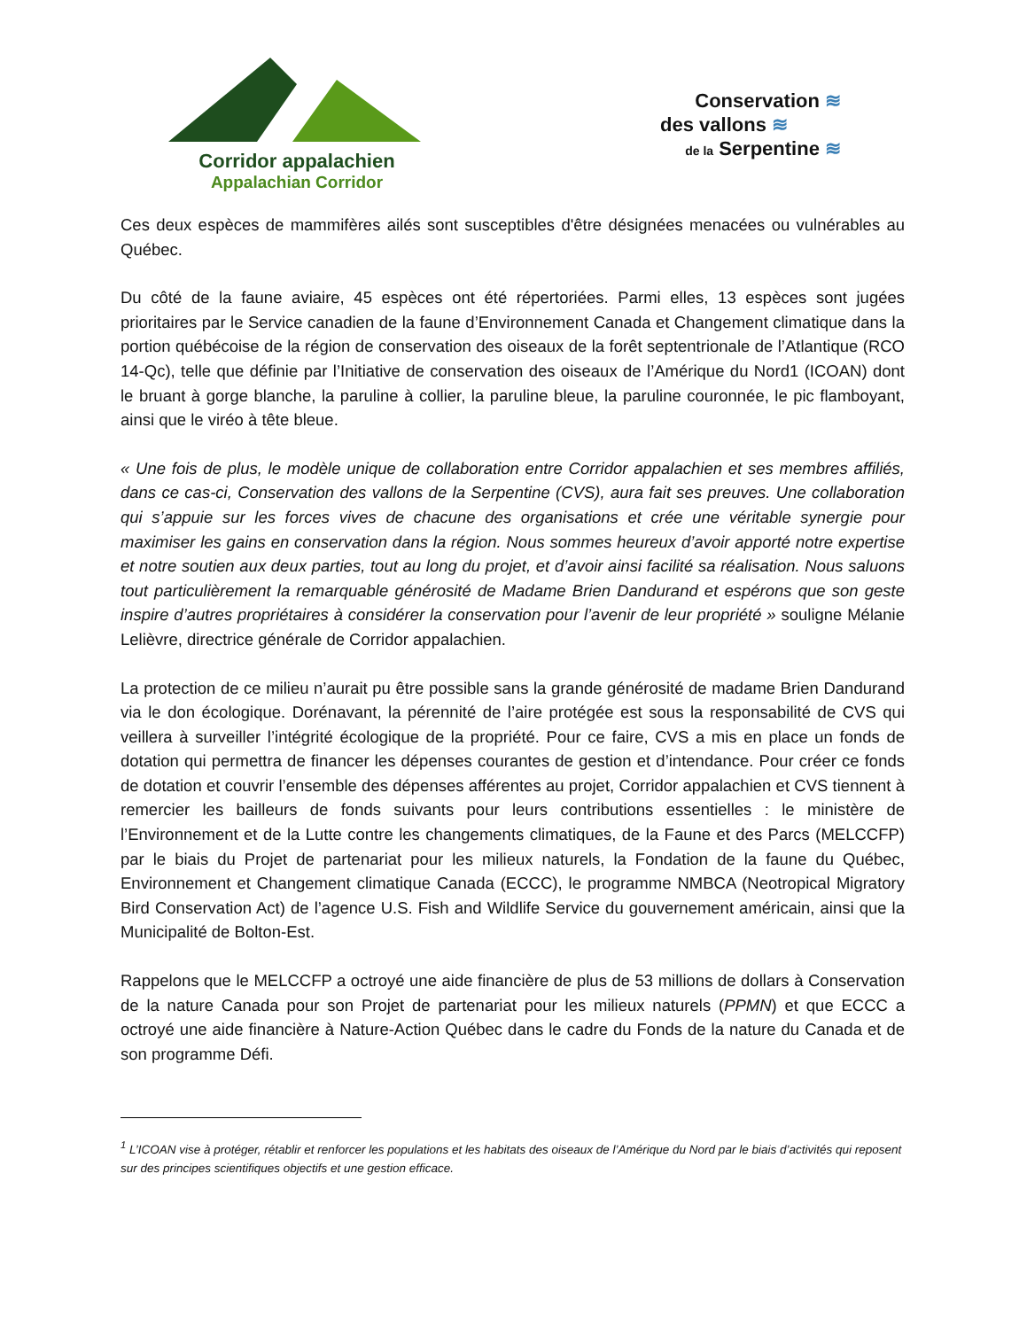Corridor appalachien
Appalachian Corridor
Conservation ≋
des vallons ≋
de la Serpentine ≋
Ces deux espèces de mammifères ailés sont susceptibles d'être désignées menacées ou vulnérables au Québec.
Du côté de la faune aviaire, 45 espèces ont été répertoriées. Parmi elles, 13 espèces sont jugées prioritaires par le Service canadien de la faune d’Environnement Canada et Changement climatique dans la portion québécoise de la région de conservation des oiseaux de la forêt septentrionale de l’Atlantique (RCO 14-Qc), telle que définie par l’Initiative de conservation des oiseaux de l’Amérique du Nord1 (ICOAN) dont le bruant à gorge blanche, la paruline à collier, la paruline bleue, la paruline couronnée, le pic flamboyant, ainsi que le viréo à tête bleue.
« Une fois de plus, le modèle unique de collaboration entre Corridor appalachien et ses membres affiliés, dans ce cas-ci, Conservation des vallons de la Serpentine (CVS), aura fait ses preuves. Une collaboration qui s’appuie sur les forces vives de chacune des organisations et crée une véritable synergie pour maximiser les gains en conservation dans la région. Nous sommes heureux d’avoir apporté notre expertise et notre soutien aux deux parties, tout au long du projet, et d’avoir ainsi facilité sa réalisation. Nous saluons tout particulièrement la remarquable générosité de Madame Brien Dandurand et espérons que son geste inspire d’autres propriétaires à considérer la conservation pour l’avenir de leur propriété » souligne Mélanie Lelièvre, directrice générale de Corridor appalachien.
La protection de ce milieu n’aurait pu être possible sans la grande générosité de madame Brien Dandurand via le don écologique. Dorénavant, la pérennité de l’aire protégée est sous la responsabilité de CVS qui veillera à surveiller l’intégrité écologique de la propriété. Pour ce faire, CVS a mis en place un fonds de dotation qui permettra de financer les dépenses courantes de gestion et d’intendance. Pour créer ce fonds de dotation et couvrir l’ensemble des dépenses afférentes au projet, Corridor appalachien et CVS tiennent à remercier les bailleurs de fonds suivants pour leurs contributions essentielles : le ministère de l’Environnement et de la Lutte contre les changements climatiques, de la Faune et des Parcs (MELCCFP) par le biais du Projet de partenariat pour les milieux naturels, la Fondation de la faune du Québec, Environnement et Changement climatique Canada (ECCC), le programme NMBCA (Neotropical Migratory Bird Conservation Act) de l’agence U.S. Fish and Wildlife Service du gouvernement américain, ainsi que la Municipalité de Bolton-Est.
Rappelons que le MELCCFP a octroyé une aide financière de plus de 53 millions de dollars à Conservation de la nature Canada pour son Projet de partenariat pour les milieux naturels (PPMN) et que ECCC a octroyé une aide financière à Nature-Action Québec dans le cadre du Fonds de la nature du Canada et de son programme Défi.
<sup>1</sup> L’ICOAN vise à protéger, rétablir et renforcer les populations et les habitats des oiseaux de l’Amérique du Nord par le biais d’activités qui reposent sur des principes scientifiques objectifs et une gestion efficace.